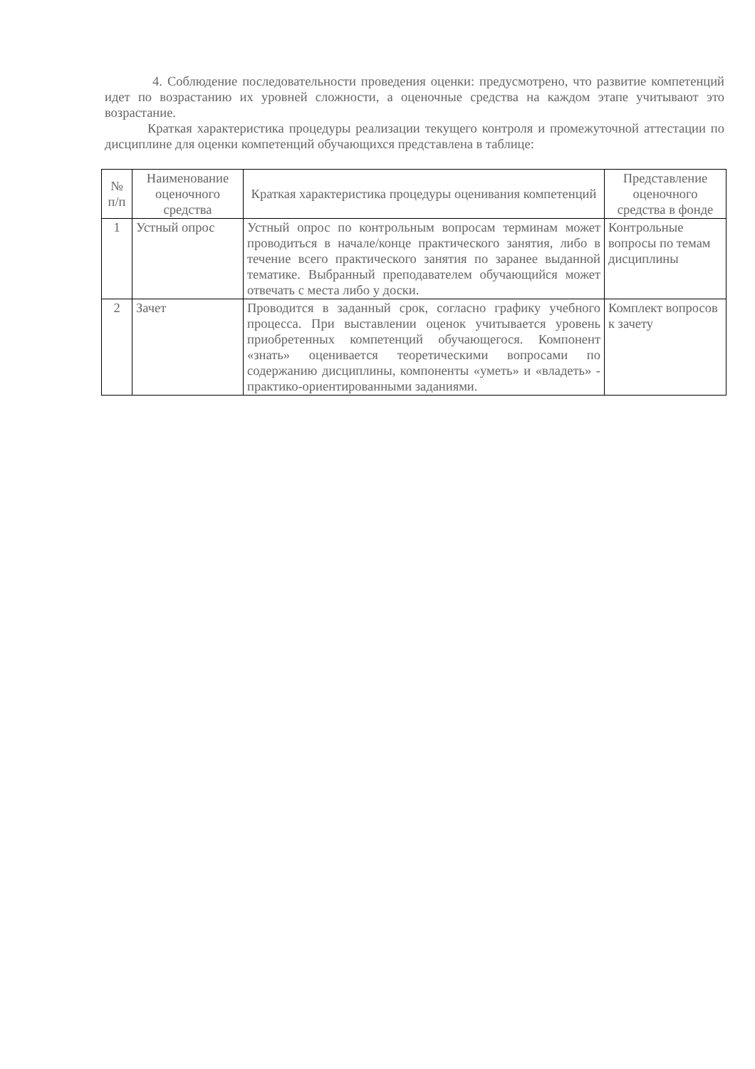4. Соблюдение последовательности проведения оценки: предусмотрено, что развитие компетенций идет по возрастанию их уровней сложности, а оценочные средства на каждом этапе учитывают это возрастание.
Краткая характеристика процедуры реализации текущего контроля и промежуточной аттестации по дисциплине для оценки компетенций обучающихся представлена в таблице:
| № п/п | Наименование оценочного средства | Краткая характеристика процедуры оценивания компетенций | Представление оценочного средства в фонде |
| --- | --- | --- | --- |
| 1 | Устный опрос | Устный опрос по контрольным вопросам терминам может проводиться в начале/конце практического занятия, либо в течение всего практического занятия по заранее выданной тематике. Выбранный преподавателем обучающийся может отвечать с места либо у доски. | Контрольные вопросы по темам дисциплины |
| 2 | Зачет | Проводится в заданный срок, согласно графику учебного процесса. При выставлении оценок учитывается уровень приобретенных компетенций обучающегося. Компонент «знать» оценивается теоретическими вопросами по содержанию дисциплины, компоненты «уметь» и «владеть» - практико-ориентированными заданиями. | Комплект вопросов к зачету |